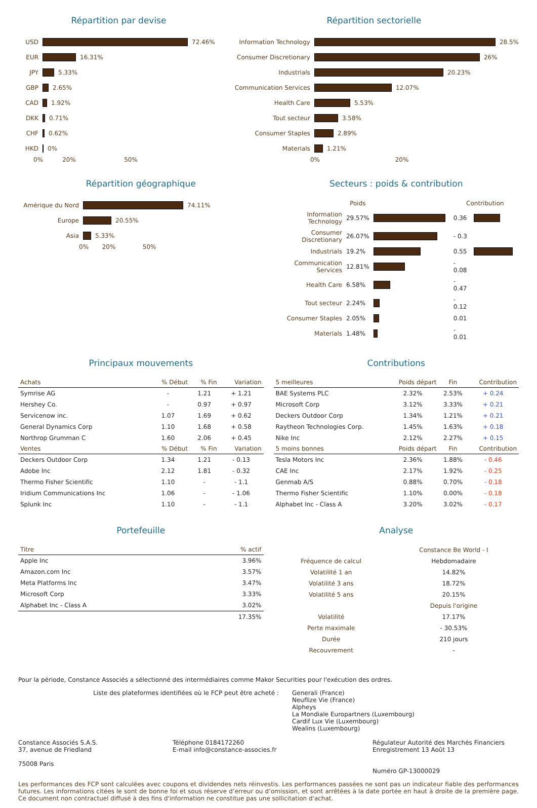Répartition par devise
USD
72.46%
EUR
16.31%
JPY
5.33%
GBP
2.65%
CAD
1.92%
DKK
0.71%
CHF
0.62%
HKD
0%
0% 20% 50%
Répartition sectorielle
Information Technology
28.5%
Consumer Discretionary
26%
Industrials
20.23%
Communication Services
12.07%
Health Care
5.53%
Tout secteur
3.58%
Consumer Staples
2.89%
Materials
1.21%
0% 20%
Répartition géographique
Amérique du Nord
74.11%
Europe
20.55%
Asia
5.33%
0% 20% 50%
Secteurs : poids & contribution
| | Poids | | Contribution | |
| Information Technology | 29.57% | | 0.36 | |
| Consumer Discretionary | 26.07% | | - 0.3 | |
| Industrials | 19.2% | | 0.55 | |
| Communication Services | 12.81% | | - 0.08 | |
| Health Care | 6.58% | | - 0.47 | |
| Tout secteur | 2.24% | | - 0.12 | |
| Consumer Staples | 2.05% | | 0.01 | |
| Materials | 1.48% | | - 0.01 | |
Principaux mouvements
| Achats | % Début | % Fin | Variation |
| --- | --- | --- | --- |
| Symrise AG | - | 1.21 | + 1.21 |
| Hershey Co. | - | 0.97 | + 0.97 |
| Servicenow inc. | 1.07 | 1.69 | + 0.62 |
| General Dynamics Corp | 1.10 | 1.68 | + 0.58 |
| Northrop Grumman C | 1.60 | 2.06 | + 0.45 |
| Ventes | % Début | % Fin | Variation |
| Deckers Outdoor Corp | 1.34 | 1.21 | - 0.13 |
| Adobe Inc | 2.12 | 1.81 | - 0.32 |
| Thermo Fisher Scientific | 1.10 | - | - 1.1 |
| Iridium Communications Inc | 1.06 | - | - 1.06 |
| Splunk Inc | 1.10 | - | - 1.1 |
Contributions
| 5 meilleures | Poids départ | Fin | Contribution |
| --- | --- | --- | --- |
| BAE Systems PLC | 2.32% | 2.53% | + 0.24 |
| Microsoft Corp | 3.12% | 3.33% | + 0.21 |
| Deckers Outdoor Corp | 1.34% | 1.21% | + 0.21 |
| Raytheon Technologies Corp. | 1.45% | 1.63% | + 0.18 |
| Nike Inc | 2.12% | 2.27% | + 0.15 |
| 5 moins bonnes | Poids départ | Fin | Contribution |
| Tesla Motors Inc | 2.36% | 1.88% | - 0.46 |
| CAE Inc | 2.17% | 1.92% | - 0.25 |
| Genmab A/S | 0.88% | 0.70% | - 0.18 |
| Thermo Fisher Scientific | 1.10% | 0.00% | - 0.18 |
| Alphabet Inc - Class A | 3.20% | 3.02% | - 0.17 |
Portefeuille
| Titre | % actif |
| --- | --- |
| Apple Inc | 3.96% |
| Amazon.com Inc | 3.57% |
| Meta Platforms Inc | 3.47% |
| Microsoft Corp | 3.33% |
| Alphabet Inc - Class A | 3.02% |
| | 17.35% |
Analyse
| | Constance Be World - I |
| Fréquence de calcul | Hebdomadaire |
| Volatilité 1 an | 14.82% |
| Volatilité 3 ans | 18.72% |
| Volatilité 5 ans | 20.15% |
| | Depuis l'origine |
| Volatilité | 17.17% |
| Perte maximale | - 30.53% |
| Durée | 210 jours |
| Recouvrement | - |
Pour la période, Constance Associés a sélectionné des intermédiaires comme Makor Securities pour l'exécution des ordres.
Liste des plateformes identifiées où le FCP peut être acheté : Generali (France)
Neuflize Vie (France)
Alpheys
La Mondiale Europartners (Luxembourg)
Cardif Lux Vie (Luxembourg)
Wealins (Luxembourg)
Constance Associés S.A.S.
37, avenue de Friedland
75008 Paris
Téléphone 0184172260
E-mail info@constance-associes.fr
Régulateur Autorité des Marchés Financiers
Enregistrement 13 Août 13
Numéro GP-13000029
Les performances des FCP sont calculées avec coupons et dividendes nets réinvestis. Les performances passées ne sont pas un indicateur fiable des performances futures. Les informations citées le sont de bonne foi et sous réserve d’erreur ou d’omission, et sont arrêtées à la date portée en haut à droite de la première page. Ce document non contractuel diffusé à des fins d'information ne constitue pas une sollicitation d'achat.